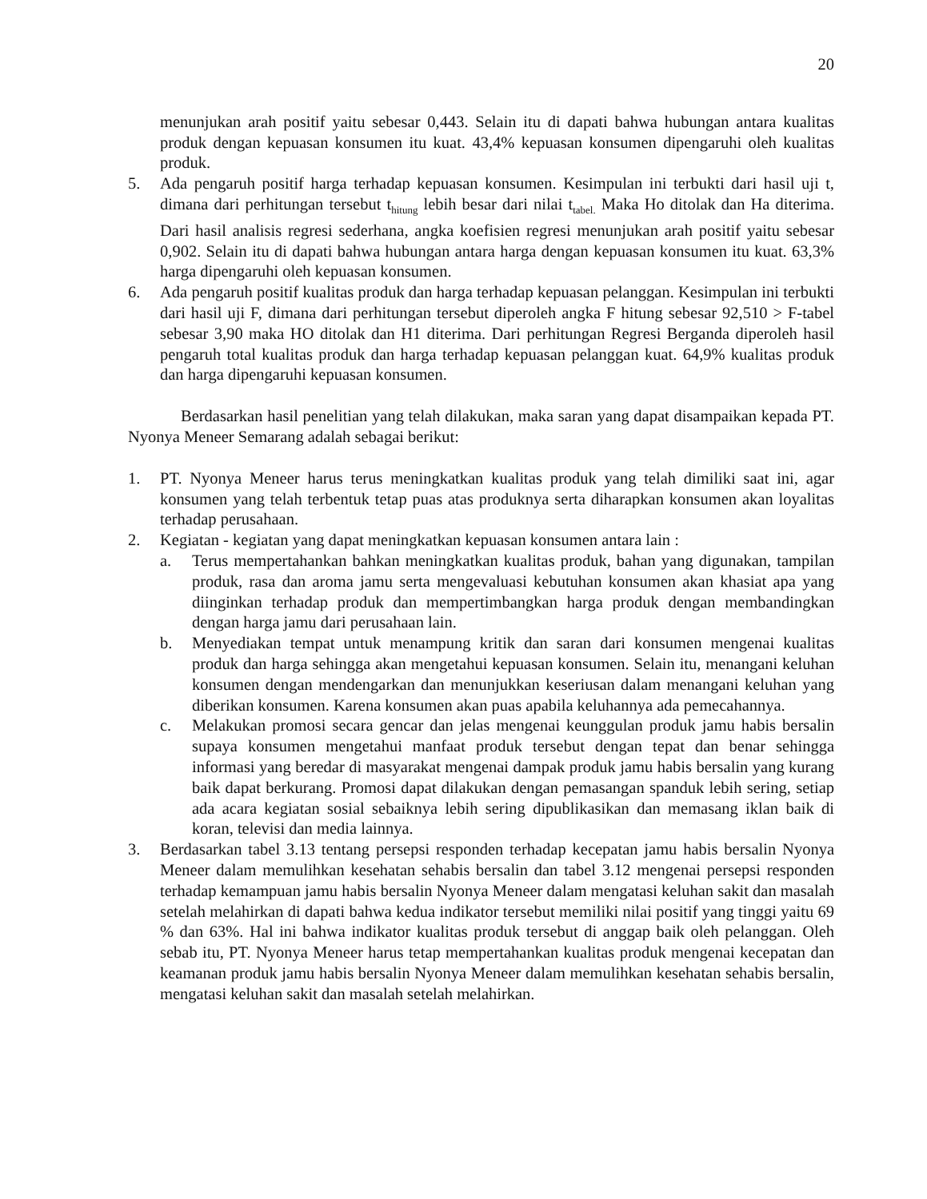20
menunjukan arah positif yaitu sebesar 0,443. Selain itu di dapati bahwa hubungan antara kualitas produk dengan kepuasan konsumen itu kuat. 43,4% kepuasan konsumen dipengaruhi oleh kualitas produk.
5. Ada pengaruh positif harga terhadap kepuasan konsumen. Kesimpulan ini terbukti dari hasil uji t, dimana dari perhitungan tersebut t<sub>hitung</sub> lebih besar dari nilai t<sub>tabel.</sub> Maka Ho ditolak dan Ha diterima. Dari hasil analisis regresi sederhana, angka koefisien regresi menunjukan arah positif yaitu sebesar 0,902. Selain itu di dapati bahwa hubungan antara harga dengan kepuasan konsumen itu kuat. 63,3% harga dipengaruhi oleh kepuasan konsumen.
6. Ada pengaruh positif kualitas produk dan harga terhadap kepuasan pelanggan. Kesimpulan ini terbukti dari hasil uji F, dimana dari perhitungan tersebut diperoleh angka F hitung sebesar 92,510 > F-tabel sebesar 3,90 maka HO ditolak dan H1 diterima. Dari perhitungan Regresi Berganda diperoleh hasil pengaruh total kualitas produk dan harga terhadap kepuasan pelanggan kuat. 64,9% kualitas produk dan harga dipengaruhi kepuasan konsumen.
Berdasarkan hasil penelitian yang telah dilakukan, maka saran yang dapat disampaikan kepada PT. Nyonya Meneer Semarang adalah sebagai berikut:
1. PT. Nyonya Meneer harus terus meningkatkan kualitas produk yang telah dimiliki saat ini, agar konsumen yang telah terbentuk tetap puas atas produknya serta diharapkan konsumen akan loyalitas terhadap perusahaan.
2. Kegiatan - kegiatan yang dapat meningkatkan kepuasan konsumen antara lain :
a. Terus mempertahankan bahkan meningkatkan kualitas produk, bahan yang digunakan, tampilan produk, rasa dan aroma jamu serta mengevaluasi kebutuhan konsumen akan khasiat apa yang diinginkan terhadap produk dan mempertimbangkan harga produk dengan membandingkan dengan harga jamu dari perusahaan lain.
b. Menyediakan tempat untuk menampung kritik dan saran dari konsumen mengenai kualitas produk dan harga sehingga akan mengetahui kepuasan konsumen. Selain itu, menangani keluhan konsumen dengan mendengarkan dan menunjukkan keseriusan dalam menangani keluhan yang diberikan konsumen. Karena konsumen akan puas apabila keluhannya ada pemecahannya.
c. Melakukan promosi secara gencar dan jelas mengenai keunggulan produk jamu habis bersalin supaya konsumen mengetahui manfaat produk tersebut dengan tepat dan benar sehingga informasi yang beredar di masyarakat mengenai dampak produk jamu habis bersalin yang kurang baik dapat berkurang. Promosi dapat dilakukan dengan pemasangan spanduk lebih sering, setiap ada acara kegiatan sosial sebaiknya lebih sering dipublikasikan dan memasang iklan baik di koran, televisi dan media lainnya.
3. Berdasarkan tabel 3.13 tentang persepsi responden terhadap kecepatan jamu habis bersalin Nyonya Meneer dalam memulihkan kesehatan sehabis bersalin dan tabel 3.12 mengenai persepsi responden terhadap kemampuan jamu habis bersalin Nyonya Meneer dalam mengatasi keluhan sakit dan masalah setelah melahirkan di dapati bahwa kedua indikator tersebut memiliki nilai positif yang tinggi yaitu 69 % dan 63%. Hal ini bahwa indikator kualitas produk tersebut di anggap baik oleh pelanggan. Oleh sebab itu, PT. Nyonya Meneer harus tetap mempertahankan kualitas produk mengenai kecepatan dan keamanan produk jamu habis bersalin Nyonya Meneer dalam memulihkan kesehatan sehabis bersalin, mengatasi keluhan sakit dan masalah setelah melahirkan.